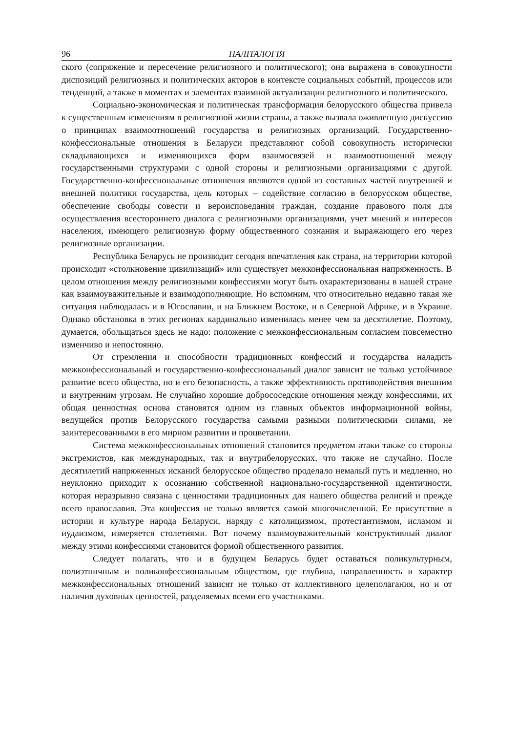96 ПАЛІТАЛОГІЯ
ского (сопряжение и пересечение религиозного и политического); она выражена в совокупности диспозиций религиозных и политических акторов в контексте социальных событий, процессов или тенденций, а также в моментах и элементах взаимной актуализации религиозного и политического.
Социально-экономическая и политическая трансформация белорусского общества привела к существенным изменениям в религиозной жизни страны, а также вызвала оживленную дискуссию о принципах взаимоотношений государства и религиозных организаций. Государственно-конфессиональные отношения в Беларуси представляют собой совокупность исторически складывающихся и изменяющихся форм взаимосвязей и взаимоотношений между государственными структурами с одной стороны и религиозными организациями с другой. Государственно-конфессиональные отношения являются одной из составных частей внутренней и внешней политики государства, цель которых – содействие согласию в белорусском обществе, обеспечение свободы совести и вероисповедания граждан, создание правового поля для осуществления всестороннего диалога с религиозными организациями, учет мнений и интересов населения, имеющего религиозную форму общественного сознания и выражающего его через религиозные организации.
Республика Беларусь не производит сегодня впечатления как страна, на территории которой происходит «столкновение цивилизаций» или существует межконфессиональная напряженность. В целом отношения между религиозными конфессиями могут быть охарактеризованы в нашей стране как взаимоуважительные и взаимодополняющие. Но вспомним, что относительно недавно такая же ситуация наблюдалась и в Югославии, и на Ближнем Востоке, и в Северной Африке, и в Украине. Однако обстановка в этих регионах кардинально изменилась менее чем за десятилетие. Поэтому, думается, обольщаться здесь не надо: положение с межконфессиональным согласием повсеместно изменчиво и непостоянно.
От стремления и способности традиционных конфессий и государства наладить межконфессиональный и государственно-конфессиональный диалог зависит не только устойчивое развитие всего общества, но и его безопасность, а также эффективность противодействия внешним и внутренним угрозам. Не случайно хорошие добрососедские отношения между конфессиями, их общая ценностная основа становятся одним из главных объектов информационной войны, ведущейся против Белорусского государства самыми разными политическими силами, не заинтересованными в его мирном развитии и процветании.
Система межконфессиональных отношений становится предметом атаки также со стороны экстремистов, как международных, так и внутрибелорусских, что также не случайно. После десятилетий напряженных исканий белорусское общество проделало немалый путь и медленно, но неуклонно приходит к осознанию собственной национально-государственной идентичности, которая неразрывно связана с ценностями традиционных для нашего общества религий и прежде всего православия. Эта конфессия не только является самой многочисленной. Ее присутствие в истории и культуре народа Беларуси, наряду с католицизмом, протестантизмом, исламом и иудаизмом, измеряется столетиями. Вот почему взаимоуважительный конструктивный диалог между этими конфессиями становится формой общественного развития.
Следует полагать, что и в будущем Беларусь будет оставаться поликультурным, полиэтничным и поликонфессиональным обществом, где глубина, направленность и характер межконфессиональных отношений зависят не только от коллективного целеполагания, но и от наличия духовных ценностей, разделяемых всеми его участниками.